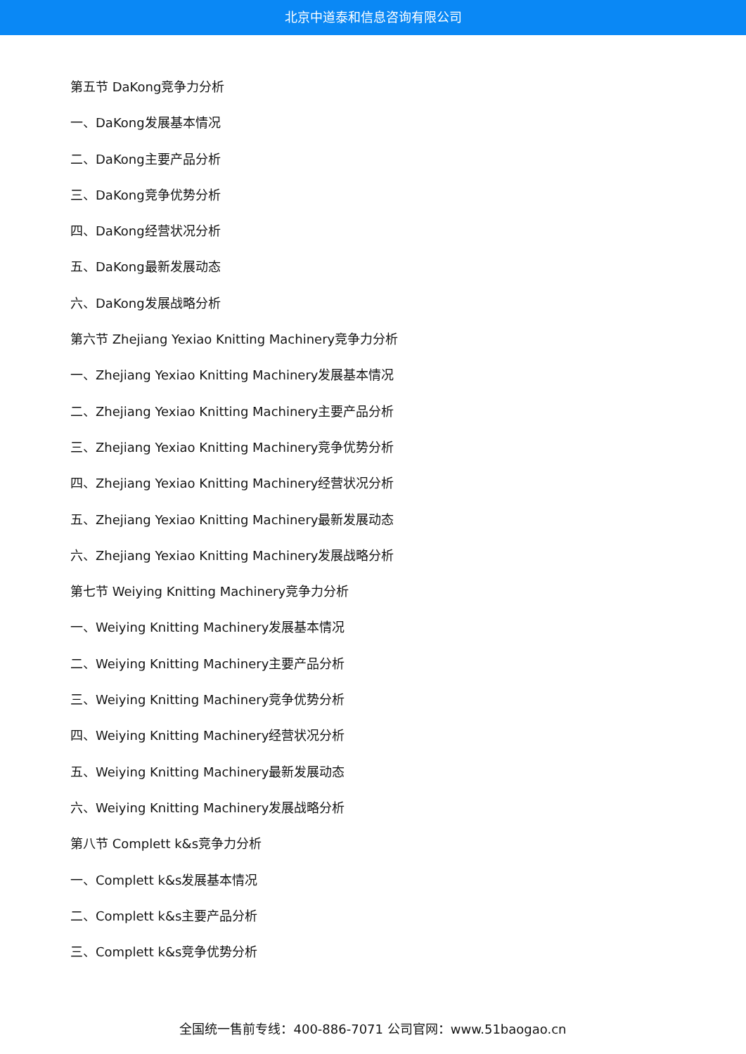北京中道泰和信息咨询有限公司
第五节 DaKong竞争力分析
一、DaKong发展基本情况
二、DaKong主要产品分析
三、DaKong竞争优势分析
四、DaKong经营状况分析
五、DaKong最新发展动态
六、DaKong发展战略分析
第六节 Zhejiang Yexiao Knitting Machinery竞争力分析
一、Zhejiang Yexiao Knitting Machinery发展基本情况
二、Zhejiang Yexiao Knitting Machinery主要产品分析
三、Zhejiang Yexiao Knitting Machinery竞争优势分析
四、Zhejiang Yexiao Knitting Machinery经营状况分析
五、Zhejiang Yexiao Knitting Machinery最新发展动态
六、Zhejiang Yexiao Knitting Machinery发展战略分析
第七节 Weiying Knitting Machinery竞争力分析
一、Weiying Knitting Machinery发展基本情况
二、Weiying Knitting Machinery主要产品分析
三、Weiying Knitting Machinery竞争优势分析
四、Weiying Knitting Machinery经营状况分析
五、Weiying Knitting Machinery最新发展动态
六、Weiying Knitting Machinery发展战略分析
第八节 Complett k&s竞争力分析
一、Complett k&s发展基本情况
二、Complett k&s主要产品分析
三、Complett k&s竞争优势分析
全国统一售前专线：400-886-7071 公司官网：www.51baogao.cn